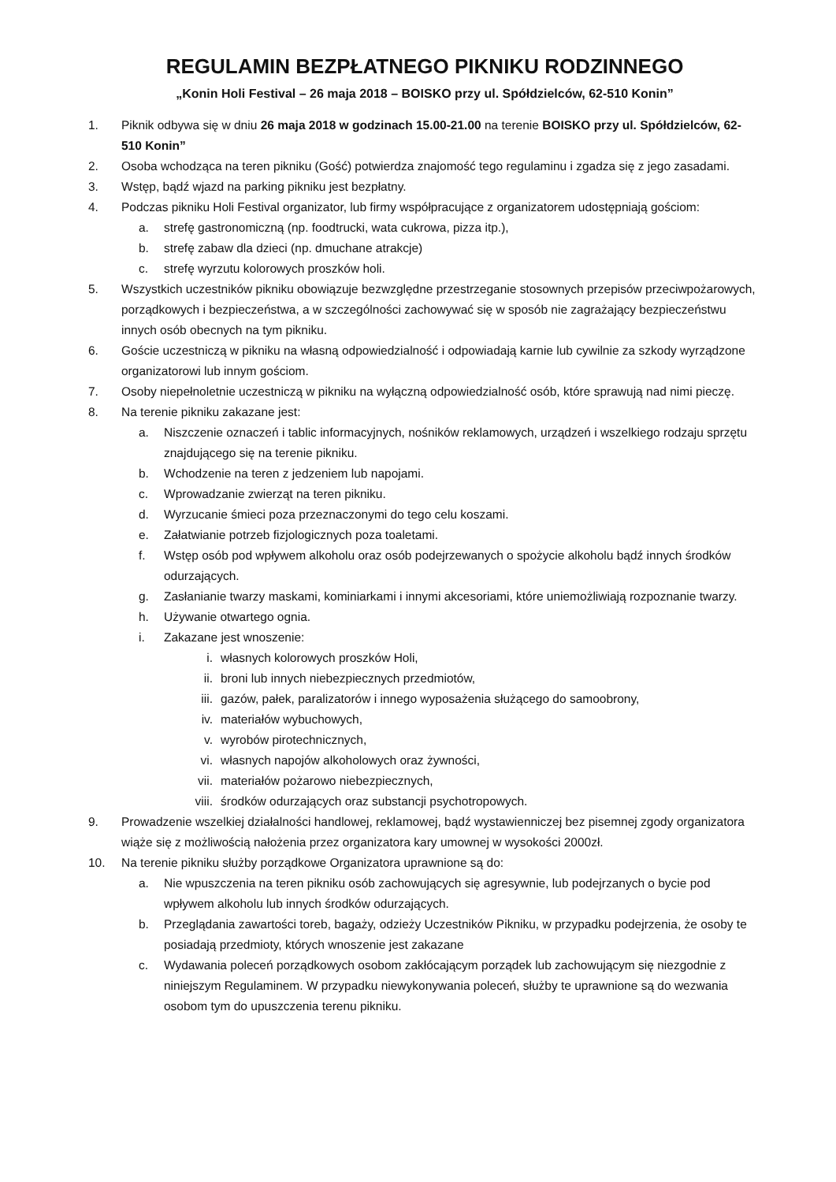REGULAMIN BEZPŁATNEGO PIKNIKU RODZINNEGO
„Konin Holi Festival – 26 maja 2018 – BOISKO przy ul. Spółdzielców, 62-510 Konin”
1. Piknik odbywa się w dniu 26 maja 2018 w godzinach 15.00-21.00 na terenie BOISKO przy ul. Spółdzielców, 62-510 Konin”
2. Osoba wchodząca na teren pikniku (Gość) potwierdza znajomość tego regulaminu i zgadza się z jego zasadami.
3. Wstęp, bądź wjazd na parking pikniku jest bezpłatny.
4. Podczas pikniku Holi Festival organizator, lub firmy współpracujące z organizatorem udostępniają gościom:
a. strefę gastronomiczną (np. foodtrucki, wata cukrowa, pizza itp.),
b. strefę zabaw dla dzieci (np. dmuchane atrakcje)
c. strefę wyrzutu kolorowych proszków holi.
5. Wszystkich uczestników pikniku obowiązuje bezwzględne przestrzeganie stosownych przepisów przeciwpożarowych, porządkowych i bezpieczeństwa, a w szczególności zachowywać się w sposób nie zagrażający bezpieczeństwu innych osób obecnych na tym pikniku.
6. Goście uczestniczą w pikniku na własną odpowiedzialność i odpowiadają karnie lub cywilnie za szkody wyrządzone organizatorowi lub innym gościom.
7. Osoby niepełnoletnie uczestniczą w pikniku na wyłączną odpowiedzialność osób, które sprawują nad nimi pieczę.
8. Na terenie pikniku zakazane jest:
a. Niszczenie oznaczeń i tablic informacyjnych, nośników reklamowych, urządzeń i wszelkiego rodzaju sprzętu znajdującego się na terenie pikniku.
b. Wchodzenie na teren z jedzeniem lub napojami.
c. Wprowadzanie zwierząt na teren pikniku.
d. Wyrzucanie śmieci poza przeznaczonymi do tego celu koszami.
e. Załatwianie potrzeb fizjologicznych poza toaletami.
f. Wstęp osób pod wpływem alkoholu oraz osób podejrzewanych o spożycie alkoholu bądź innych środków odurzających.
g. Zasłanianie twarzy maskami, kominiarkami i innymi akcesoriami, które uniemożliwiają rozpoznanie twarzy.
h. Używanie otwartego ognia.
i. Zakazane jest wnoszenie:
i. własnych kolorowych proszków Holi,
ii. broni lub innych niebezpiecznych przedmiotów,
iii. gazów, pałek, paralizatorów i innego wyposażenia służącego do samoobrony,
iv. materiałów wybuchowych,
v. wyrobów pirotechnicznych,
vi. własnych napojów alkoholowych oraz żywności,
vii. materiałów pożarowo niebezpiecznych,
viii. środków odurzających oraz substancji psychotropowych.
9. Prowadzenie wszelkiej działalności handlowej, reklamowej, bądź wystawienniczej bez pisemnej zgody organizatora wiąże się z możliwością nałożenia przez organizatora kary umownej w wysokości 2000zł.
10. Na terenie pikniku służby porządkowe Organizatora uprawnione są do:
a. Nie wpuszczenia na teren pikniku osób zachowujących się agresywnie, lub podejrzanych o bycie pod wpływem alkoholu lub innych środków odurzających.
b. Przeglądania zawartości toreb, bagaży, odzieży Uczestników Pikniku, w przypadku podejrzenia, że osoby te posiadają przedmioty, których wnoszenie jest zakazane
c. Wydawania poleceń porządkowych osobom zakłócającym porządek lub zachowującym się niezgodnie z niniejszym Regulaminem. W przypadku niewykonywania poleceń, służby te uprawnione są do wezwania osobom tym do upuszczenia terenu pikniku.